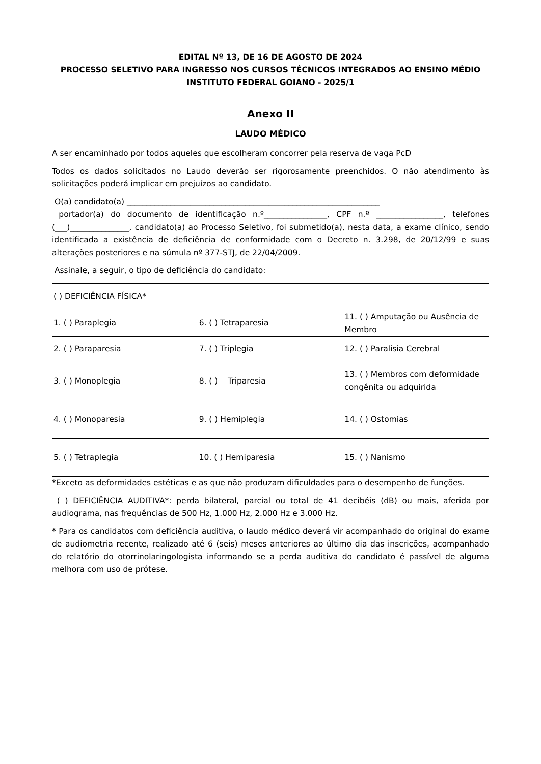EDITAL Nº 13, DE 16 DE AGOSTO DE 2024
PROCESSO SELETIVO PARA INGRESSO NOS CURSOS TÉCNICOS INTEGRADOS AO ENSINO MÉDIO
INSTITUTO FEDERAL GOIANO - 2025/1
Anexo II
LAUDO MÉDICO
A ser encaminhado por todos aqueles que escolheram concorrer pela reserva de vaga PcD
Todos os dados solicitados no Laudo deverão ser rigorosamente preenchidos. O não atendimento às solicitações poderá implicar em prejuízos ao candidato.
O(a) candidato(a) ________________________________________________________________
portador(a) do documento de identificação n.º________________, CPF n.º _________________, telefones (___)_______________, candidato(a) ao Processo Seletivo, foi submetido(a), nesta data, a exame clínico, sendo identificada a existência de deficiência de conformidade com o Decreto n. 3.298, de 20/12/99 e suas alterações posteriores e na súmula nº 377-STJ, de 22/04/2009.
Assinale, a seguir, o tipo de deficiência do candidato:
| ( ) DEFICIÊNCIA FÍSICA* | | |
| 1. ( ) Paraplegia | 6. ( ) Tetraparesia | 11. ( ) Amputação ou Ausência de Membro |
| 2. ( ) Paraparesia | 7. ( ) Triplegia | 12. ( ) Paralisia Cerebral |
| 3. ( ) Monoplegia | 8. ( ) Triparesia | 13. ( ) Membros com deformidade congênita ou adquirida |
| 4. ( ) Monoparesia | 9. ( ) Hemiplegia | 14. ( ) Ostomias |
| 5. ( ) Tetraplegia | 10. ( ) Hemiparesia | 15. ( ) Nanismo |
*Exceto as deformidades estéticas e as que não produzam dificuldades para o desempenho de funções.
( ) DEFICIÊNCIA AUDITIVA*: perda bilateral, parcial ou total de 41 decibéis (dB) ou mais, aferida por audiograma, nas frequências de 500 Hz, 1.000 Hz, 2.000 Hz e 3.000 Hz.
* Para os candidatos com deficiência auditiva, o laudo médico deverá vir acompanhado do original do exame de audiometria recente, realizado até 6 (seis) meses anteriores ao último dia das inscrições, acompanhado do relatório do otorrinolaringologista informando se a perda auditiva do candidato é passível de alguma melhora com uso de prótese.